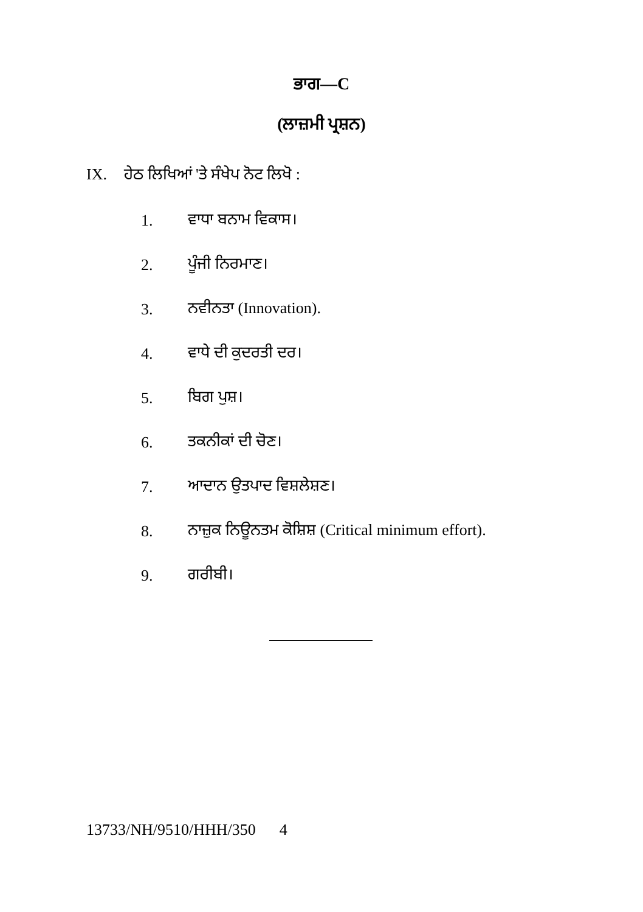ਭਾਗ—C
(ਲਾਜ਼ਮੀ ਪ੍ਰਸ਼ਨ)
IX. ਹੇਠ ਲਿਖਿਆਂ 'ਤੇ ਸੰਖੇਪ ਨੋਟ ਲਿਖੋ :
1. ਵਾਧਾ ਬਨਾਮ ਵਿਕਾਸ।
2. ਪੂੰਜੀ ਨਿਰਮਾਣ।
3. ਨਵੀਨਤਾ (Innovation).
4. ਵਾਧੇ ਦੀ ਕੁਦਰਤੀ ਦਰ।
5. ਬਿਗ ਪੁਸ਼।
6. ਤਕਨੀਕਾਂ ਦੀ ਚੋਣ।
7. ਆਦਾਨ ਉਤਪਾਦ ਵਿਸ਼ਲੇਸ਼ਣ।
8. ਨਾਜ਼ੁਕ ਨਿਊਨਤਮ ਕੋਸ਼ਿਸ਼ (Critical minimum effort).
9. ਗਰੀਬੀ।
13733/NH/9510/HHH/350 4